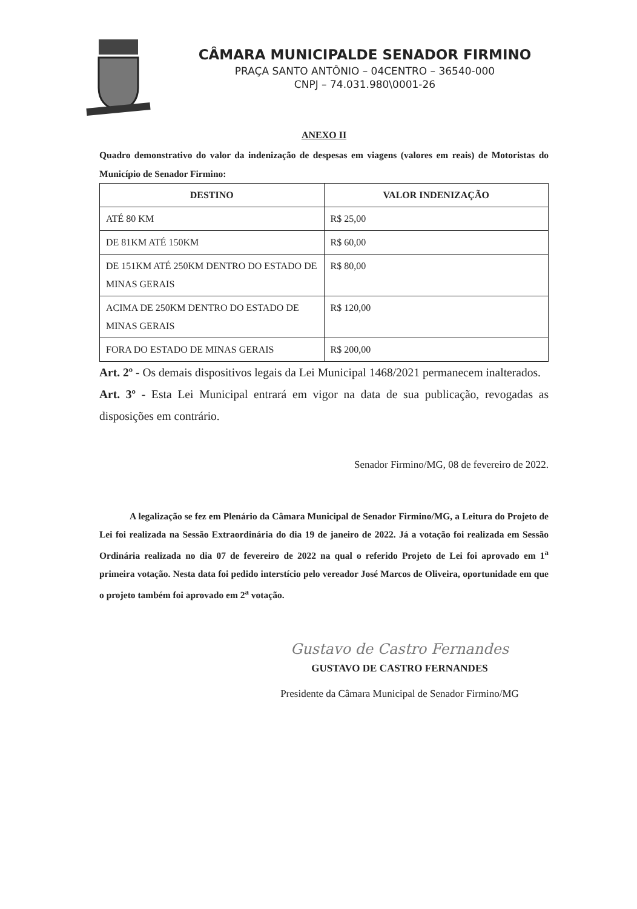CÂMARA MUNICIPALDE SENADOR FIRMINO
PRAÇA SANTO ANTÔNIO – 04CENTRO – 36540-000
CNPJ – 74.031.980\0001-26
ANEXO II
Quadro demonstrativo do valor da indenização de despesas em viagens (valores em reais) de Motoristas do Município de Senador Firmino:
| DESTINO | VALOR INDENIZAÇÃO |
| --- | --- |
| ATÉ 80 KM | R$ 25,00 |
| DE 81KM ATÉ 150KM | R$ 60,00 |
| DE 151KM ATÉ 250KM DENTRO DO ESTADO DE MINAS GERAIS | R$ 80,00 |
| ACIMA DE 250KM DENTRO DO ESTADO DE MINAS GERAIS | R$ 120,00 |
| FORA DO ESTADO DE MINAS GERAIS | R$ 200,00 |
Art. 2º - Os demais dispositivos legais da Lei Municipal 1468/2021 permanecem inalterados.
Art. 3º - Esta Lei Municipal entrará em vigor na data de sua publicação, revogadas as disposições em contrário.
Senador Firmino/MG, 08 de fevereiro de 2022.
A legalização se fez em Plenário da Câmara Municipal de Senador Firmino/MG, a Leitura do Projeto de Lei foi realizada na Sessão Extraordinária do dia 19 de janeiro de 2022. Já a votação foi realizada em Sessão Ordinária realizada no dia 07 de fevereiro de 2022 na qual o referido Projeto de Lei foi aprovado em 1<sup>a</sup> primeira votação. Nesta data foi pedido interstício pelo vereador José Marcos de Oliveira, oportunidade em que o projeto também foi aprovado em 2<sup>a</sup> votação.
Gustavo de Castro Fernandes
GUSTAVO DE CASTRO FERNANDES
Presidente da Câmara Municipal de Senador Firmino/MG